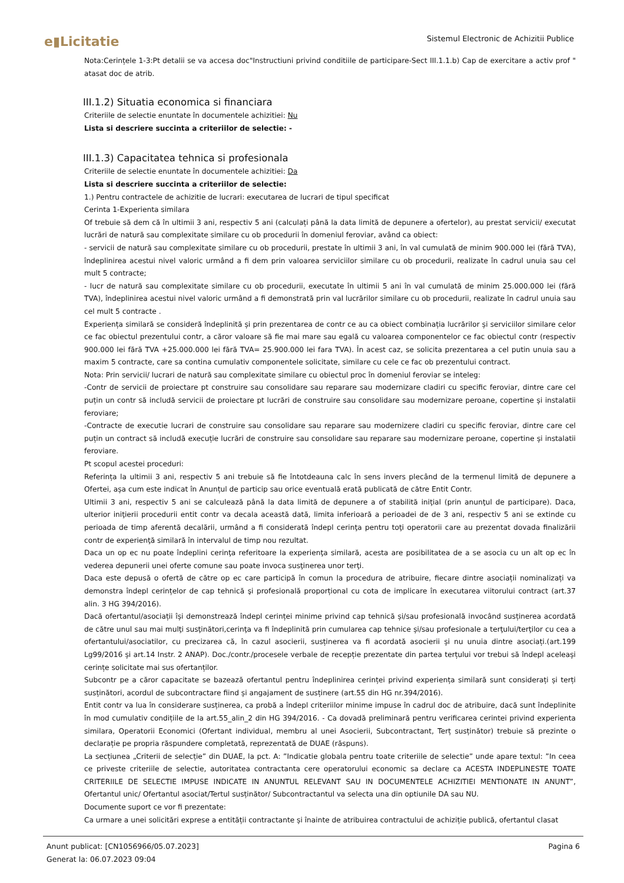e▮Licitatie Sistemul Electronic de Achizitii Publice
Nota:Cerințele 1-3:Pt detalii se va accesa doc"Instructiuni privind conditiile de participare-Sect III.1.1.b) Cap de exercitare a activ prof " atasat doc de atrib.
III.1.2) Situatia economica si financiara
Criteriile de selectie enuntate în documentele achizitiei: Nu
Lista si descriere succinta a criteriilor de selectie: -
III.1.3) Capacitatea tehnica si profesionala
Criteriile de selectie enuntate în documentele achizitiei: Da
Lista si descriere succinta a criteriilor de selectie:
1.) Pentru contractele de achizitie de lucrari: executarea de lucrari de tipul specificat
Cerinta 1-Experienta similara
Of trebuie să dem că în ultimii 3 ani, respectiv 5 ani (calculați până la data limită de depunere a ofertelor), au prestat servicii/ executat lucrări de natură sau complexitate similare cu ob procedurii în domeniul feroviar, având ca obiect:
- servicii de natură sau complexitate similare cu ob procedurii, prestate în ultimii 3 ani, în val cumulată de minim 900.000 lei (fără TVA), îndeplinirea acestui nivel valoric urmând a fi dem prin valoarea serviciilor similare cu ob procedurii, realizate în cadrul unuia sau cel mult 5 contracte;
- lucr de natură sau complexitate similare cu ob procedurii, executate în ultimii 5 ani în val cumulată de minim 25.000.000 lei (fără TVA), îndeplinirea acestui nivel valoric urmând a fi demonstrată prin val lucrărilor similare cu ob procedurii, realizate în cadrul unuia sau cel mult 5 contracte .
Experiența similară se consideră îndeplinită și prin prezentarea de contr ce au ca obiect combinația lucrărilor și serviciilor similare celor ce fac obiectul prezentului contr, a căror valoare să fie mai mare sau egală cu valoarea componentelor ce fac obiectul contr (respectiv 900.000 lei fără TVA +25.000.000 lei fără TVA= 25.900.000 lei fara TVA). În acest caz, se solicita prezentarea a cel putin unuia sau a maxim 5 contracte, care sa contina cumulativ componentele solicitate, similare cu cele ce fac ob prezentului contract.
Nota: Prin servicii/ lucrari de natură sau complexitate similare cu obiectul proc în domeniul feroviar se inteleg:
-Contr de servicii de proiectare pt construire sau consolidare sau reparare sau modernizare cladiri cu specific feroviar, dintre care cel puțin un contr să includă servicii de proiectare pt lucrări de construire sau consolidare sau modernizare peroane, copertine și instalatii feroviare;
-Contracte de executie lucrari de construire sau consolidare sau reparare sau modernizere cladiri cu specific feroviar, dintre care cel puțin un contract să includă execuție lucrări de construire sau consolidare sau reparare sau modernizare peroane, copertine și instalatii feroviare.
Pt scopul acestei proceduri:
Referința la ultimii 3 ani, respectiv 5 ani trebuie să fie întotdeauna calc în sens invers plecând de la termenul limită de depunere a Ofertei, așa cum este indicat în Anunțul de particip sau orice eventuală erată publicată de către Entit Contr.
Ultimii 3 ani, respectiv 5 ani se calculează până la data limită de depunere a of stabilită iniţial (prin anunţul de participare). Daca, ulterior iniţierii procedurii entit contr va decala această dată, limita inferioară a perioadei de de 3 ani, respectiv 5 ani se extinde cu perioada de timp aferentă decalării, urmând a fi considerată îndepl cerinţa pentru toţi operatorii care au prezentat dovada finalizării contr de experienţă similară în intervalul de timp nou rezultat.
Daca un op ec nu poate îndeplini cerinţa referitoare la experienţa similară, acesta are posibilitatea de a se asocia cu un alt op ec în vederea depunerii unei oferte comune sau poate invoca susţinerea unor terţi.
Daca este depusă o ofertă de către op ec care participă în comun la procedura de atribuire, fiecare dintre asociații nominalizați va demonstra îndepl cerințelor de cap tehnică şi profesională proporțional cu cota de implicare în executarea viitorului contract (art.37 alin. 3 HG 394/2016).
Dacă ofertantul/asociații își demonstrează îndepl cerinței minime privind cap tehnică și/sau profesională invocând susținerea acordată de către unul sau mai mulţi susţinători,cerinţa va fi îndeplinită prin cumularea cap tehnice și/sau profesionale a terţului/terţilor cu cea a ofertantului/asociatilor, cu precizarea că, în cazul asocierii, susținerea va fi acordată asocierii și nu unuia dintre asociați.(art.199 Lg99/2016 și art.14 Instr. 2 ANAP). Doc./contr./procesele verbale de recepție prezentate din partea terțului vor trebui să îndepl aceleași cerințe solicitate mai sus ofertanților.
Subcontr pe a căror capacitate se bazează ofertantul pentru îndeplinirea cerinței privind experiența similară sunt considerați și terți susținători, acordul de subcontractare fiind și angajament de susținere (art.55 din HG nr.394/2016).
Entit contr va lua în considerare susținerea, ca probă a îndepl criteriilor minime impuse în cadrul doc de atribuire, dacă sunt îndeplinite în mod cumulativ condițiile de la art.55_alin_2 din HG 394/2016. - Ca dovadă preliminară pentru verificarea cerintei privind experienta similara, Operatorii Economici (Ofertant individual, membru al unei Asocierii, Subcontractant, Terț susținător) trebuie să prezinte o declarație pe propria răspundere completată, reprezentată de DUAE (răspuns).
La secțiunea „Criterii de selecție” din DUAE, la pct. A: ”Indicatie globala pentru toate criteriile de selectie” unde apare textul: ”In ceea ce priveste criteriile de selectie, autoritatea contractanta cere operatorului economic sa declare ca ACESTA INDEPLINESTE TOATE CRITERIILE DE SELECTIE IMPUSE INDICATE IN ANUNTUL RELEVANT SAU IN DOCUMENTELE ACHIZITIEI MENTIONATE IN ANUNT”, Ofertantul unic/ Ofertantul asociat/Tertul susținător/ Subcontractantul va selecta una din optiunile DA sau NU.
Documente suport ce vor fi prezentate:
Ca urmare a unei solicitări exprese a entității contractante și înainte de atribuirea contractului de achiziție publică, ofertantul clasat
Pagina 6 Anunt publicat: [CN1056966/05.07.2023]
Generat la: 06.07.2023 09:04